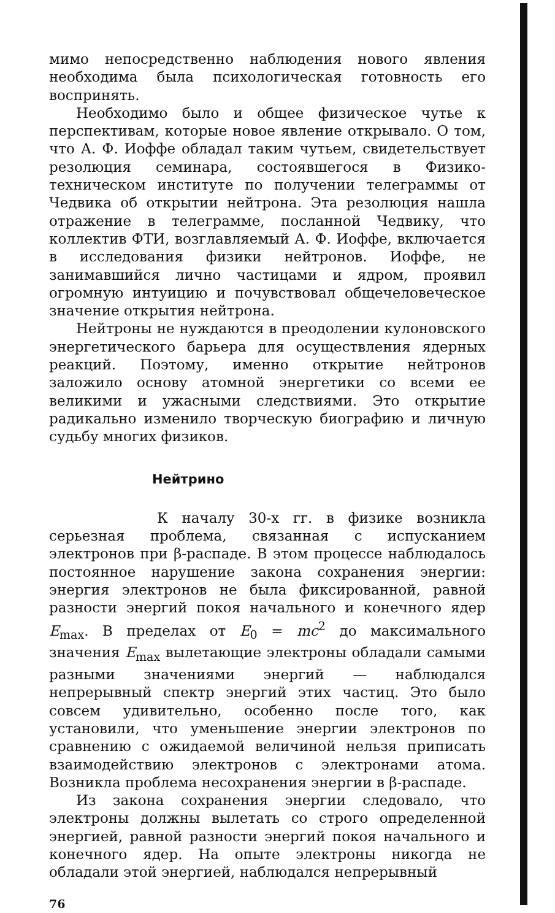мимо непосредственно наблюдения нового явления необходима была психологическая готовность его воспринять.
Необходимо было и общее физическое чутье к перспективам, которые новое явление открывало. О том, что А. Ф. Иоффе обладал таким чутьем, свидетельствует резолюция семинара, состоявшегося в Физико-техническом институте по получении телеграммы от Чедвика об открытии нейтрона. Эта резолюция нашла отражение в телеграмме, посланной Чедвику, что коллектив ФТИ, возглавляемый А. Ф. Иоффе, включается в исследования физики нейтронов. Иоффе, не занимавшийся лично частицами и ядром, проявил огромную интуицию и почувствовал общечеловеческое значение открытия нейтрона.
Нейтроны не нуждаются в преодолении кулоновского энергетического барьера для осуществления ядерных реакций. Поэтому, именно открытие нейтронов заложило основу атомной энергетики со всеми ее великими и ужасными следствиями. Это открытие радикально изменило творческую биографию и личную судьбу многих физиков.
Нейтрино
К началу 30-х гг. в физике возникла серьезная проблема, связанная с испусканием электронов при β-распаде. В этом процессе наблюдалось постоянное нарушение закона сохранения энергии: энергия электронов не была фиксированной, равной разности энергий покоя начального и конечного ядер E<sub>max</sub>. В пределах от E<sub>0</sub> = mc<sup>2</sup> до максимального значения E<sub>max</sub> вылетающие электроны обладали самыми разными значениями энергий — наблюдался непрерывный спектр энергий этих частиц. Это было совсем удивительно, особенно после того, как установили, что уменьшение энергии электронов по сравнению с ожидаемой величиной нельзя приписать взаимодействию электронов с электронами атома. Возникла проблема несохранения энергии в β-распаде.
Из закона сохранения энергии следовало, что электроны должны вылетать со строго определенной энергией, равной разности энергий покоя начального и конечного ядер. На опыте электроны никогда не обладали этой энергией, наблюдался непрерывный
76